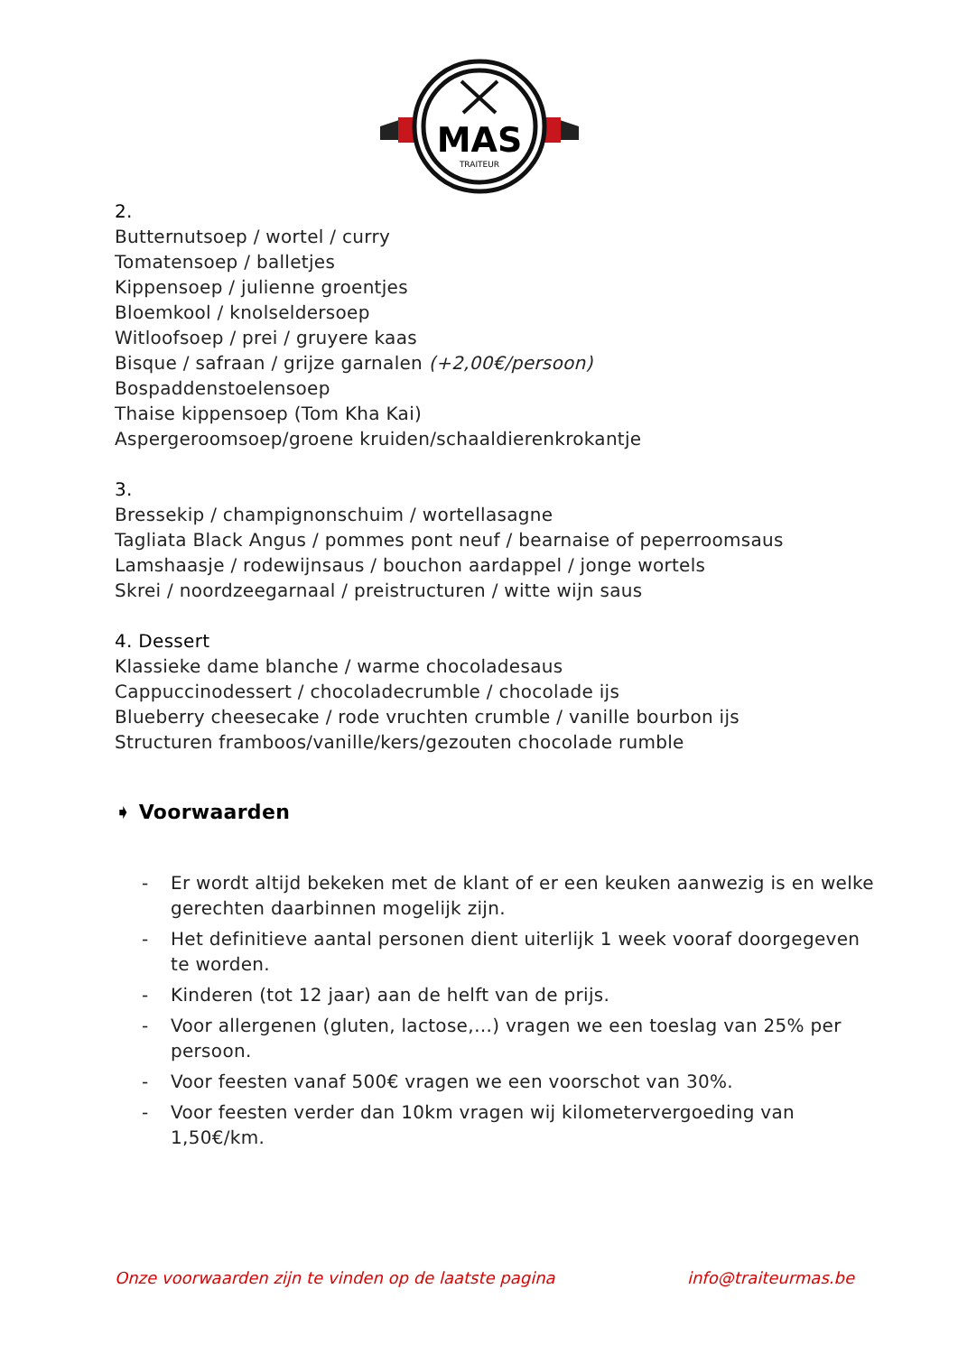MAS
TRAITEUR
2.
Butternutsoep / wortel / curry
Tomatensoep / balletjes
Kippensoep / julienne groentjes
Bloemkool / knolseldersoep
Witloofsoep / prei / gruyere kaas
Bisque / safraan / grijze garnalen (+2,00€/persoon)
Bospaddenstoelensoep
Thaise kippensoep (Tom Kha Kai)
Aspergeroomsoep/groene kruiden/schaaldierenkrokantje
3.
Bressekip / champignonschuim / wortellasagne
Tagliata Black Angus / pommes pont neuf / bearnaise of peperroomsaus
Lamshaasje / rodewijnsaus / bouchon aardappel / jonge wortels
Skrei / noordzeegarnaal / preistructuren / witte wijn saus
4. Dessert
Klassieke dame blanche / warme chocoladesaus
Cappuccinodessert / chocoladecrumble / chocolade ijs
Blueberry cheesecake / rode vruchten crumble / vanille bourbon ijs
Structuren framboos/vanille/kers/gezouten chocolade rumble
➧ Voorwaarden
- Er wordt altijd bekeken met de klant of er een keuken aanwezig is en welke gerechten daarbinnen mogelijk zijn.
- Het definitieve aantal personen dient uiterlijk 1 week vooraf doorgegeven te worden.
- Kinderen (tot 12 jaar) aan de helft van de prijs.
- Voor allergenen (gluten, lactose,…) vragen we een toeslag van 25% per persoon.
- Voor feesten vanaf 500€ vragen we een voorschot van 30%.
- Voor feesten verder dan 10km vragen wij kilometervergoeding van 1,50€/km.
Onze voorwaarden zijn te vinden op de laatste pagina info@traiteurmas.be